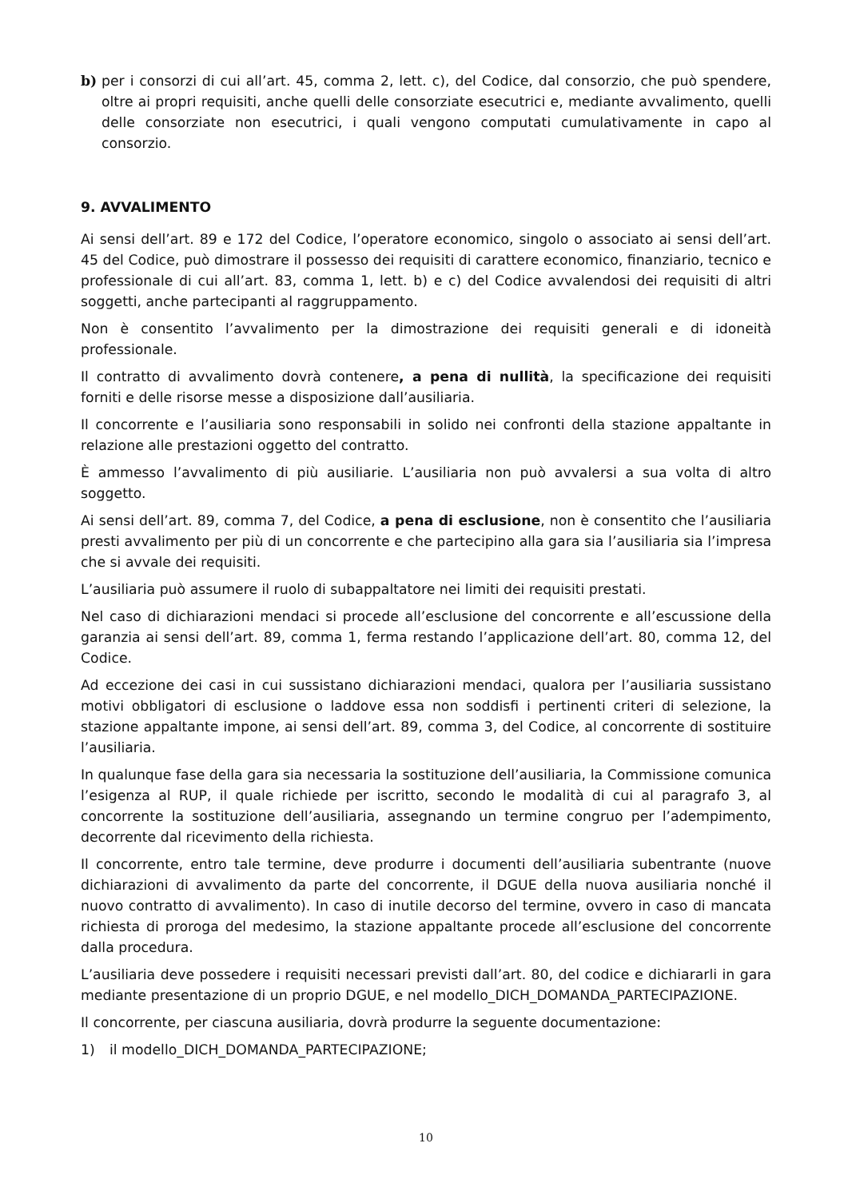b) per i consorzi di cui all’art. 45, comma 2, lett. c), del Codice, dal consorzio, che può spendere, oltre ai propri requisiti, anche quelli delle consorziate esecutrici e, mediante avvalimento, quelli delle consorziate non esecutrici, i quali vengono computati cumulativamente in capo al consorzio.
9. AVVALIMENTO
Ai sensi dell’art. 89 e 172 del Codice, l’operatore economico, singolo o associato ai sensi dell’art. 45 del Codice, può dimostrare il possesso dei requisiti di carattere economico, finanziario, tecnico e professionale di cui all’art. 83, comma 1, lett. b) e c) del Codice avvalendosi dei requisiti di altri soggetti, anche partecipanti al raggruppamento.
Non è consentito l’avvalimento per la dimostrazione dei requisiti generali e di idoneità professionale.
Il contratto di avvalimento dovrà contenere, a pena di nullità, la specificazione dei requisiti forniti e delle risorse messe a disposizione dall’ausiliaria.
Il concorrente e l’ausiliaria sono responsabili in solido nei confronti della stazione appaltante in relazione alle prestazioni oggetto del contratto.
È ammesso l’avvalimento di più ausiliarie. L’ausiliaria non può avvalersi a sua volta di altro soggetto.
Ai sensi dell’art. 89, comma 7, del Codice, a pena di esclusione, non è consentito che l’ausiliaria presti avvalimento per più di un concorrente e che partecipino alla gara sia l’ausiliaria sia l’impresa che si avvale dei requisiti.
L’ausiliaria può assumere il ruolo di subappaltatore nei limiti dei requisiti prestati.
Nel caso di dichiarazioni mendaci si procede all’esclusione del concorrente e all’escussione della garanzia ai sensi dell’art. 89, comma 1, ferma restando l’applicazione dell’art. 80, comma 12, del Codice.
Ad eccezione dei casi in cui sussistano dichiarazioni mendaci, qualora per l’ausiliaria sussistano motivi obbligatori di esclusione o laddove essa non soddisfi i pertinenti criteri di selezione, la stazione appaltante impone, ai sensi dell’art. 89, comma 3, del Codice, al concorrente di sostituire l’ausiliaria.
In qualunque fase della gara sia necessaria la sostituzione dell’ausiliaria, la Commissione comunica l’esigenza al RUP, il quale richiede per iscritto, secondo le modalità di cui al paragrafo 3, al concorrente la sostituzione dell’ausiliaria, assegnando un termine congruo per l’adempimento, decorrente dal ricevimento della richiesta.
Il concorrente, entro tale termine, deve produrre i documenti dell’ausiliaria subentrante (nuove dichiarazioni di avvalimento da parte del concorrente, il DGUE della nuova ausiliaria nonché il nuovo contratto di avvalimento). In caso di inutile decorso del termine, ovvero in caso di mancata richiesta di proroga del medesimo, la stazione appaltante procede all’esclusione del concorrente dalla procedura.
L’ausiliaria deve possedere i requisiti necessari previsti dall’art. 80, del codice e dichiararli in gara mediante presentazione di un proprio DGUE, e nel modello_DICH_DOMANDA_PARTECIPAZIONE.
Il concorrente, per ciascuna ausiliaria, dovrà produrre la seguente documentazione:
1) il modello_DICH_DOMANDA_PARTECIPAZIONE;
10